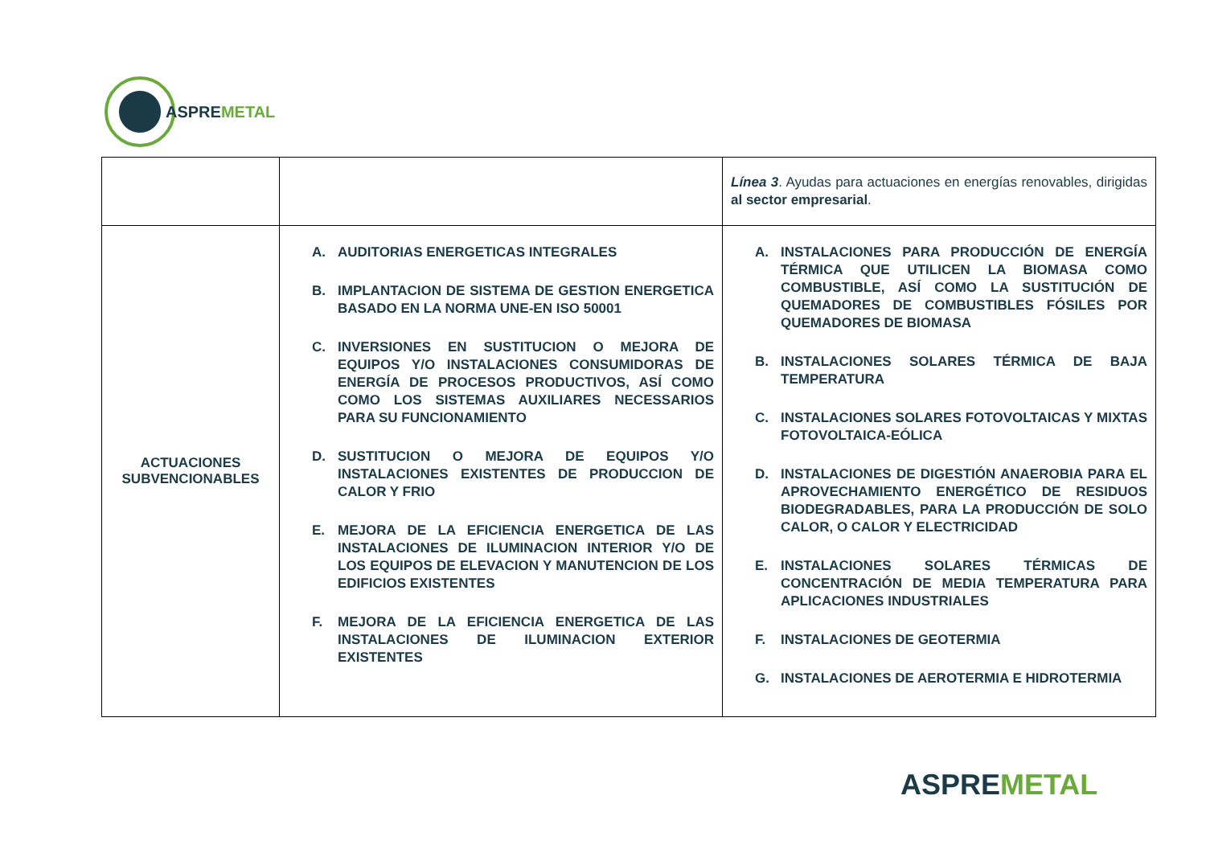ASPREMETAL
| | | Línea 3 . Ayudas para actuaciones en energías renovables, dirigidas al sector empresarial . |
| ACTUACIONES SUBVENCIONABLES | A. AUDITORIAS ENERGETICAS INTEGRALES B. IMPLANTACION DE SISTEMA DE GESTION ENERGETICA BASADO EN LA NORMA UNE-EN ISO 50001 C. INVERSIONES EN SUSTITUCION O MEJORA DE EQUIPOS Y/O INSTALACIONES CONSUMIDORAS DE ENERGÍA DE PROCESOS PRODUCTIVOS, ASÍ COMO COMO LOS SISTEMAS AUXILIARES NECESSARIOS PARA SU FUNCIONAMIENTO D. SUSTITUCION O MEJORA DE EQUIPOS Y/O INSTALACIONES EXISTENTES DE PRODUCCION DE CALOR Y FRIO E. MEJORA DE LA EFICIENCIA ENERGETICA DE LAS INSTALACIONES DE ILUMINACION INTERIOR Y/O DE LOS EQUIPOS DE ELEVACION Y MANUTENCION DE LOS EDIFICIOS EXISTENTES F. MEJORA DE LA EFICIENCIA ENERGETICA DE LAS INSTALACIONES DE ILUMINACION EXTERIOR EXISTENTES | A. INSTALACIONES PARA PRODUCCIÓN DE ENERGÍA TÉRMICA QUE UTILICEN LA BIOMASA COMO COMBUSTIBLE, ASÍ COMO LA SUSTITUCIÓN DE QUEMADORES DE COMBUSTIBLES FÓSILES POR QUEMADORES DE BIOMASA B. INSTALACIONES SOLARES TÉRMICA DE BAJA TEMPERATURA C. INSTALACIONES SOLARES FOTOVOLTAICAS Y MIXTAS FOTOVOLTAICA-EÓLICA D. INSTALACIONES DE DIGESTIÓN ANAEROBIA PARA EL APROVECHAMIENTO ENERGÉTICO DE RESIDUOS BIODEGRADABLES, PARA LA PRODUCCIÓN DE SOLO CALOR, O CALOR Y ELECTRICIDAD E. INSTALACIONES SOLARES TÉRMICAS DE CONCENTRACIÓN DE MEDIA TEMPERATURA PARA APLICACIONES INDUSTRIALES F. INSTALACIONES DE GEOTERMIA G. INSTALACIONES DE AEROTERMIA E HIDROTERMIA |
ASPREMETAL